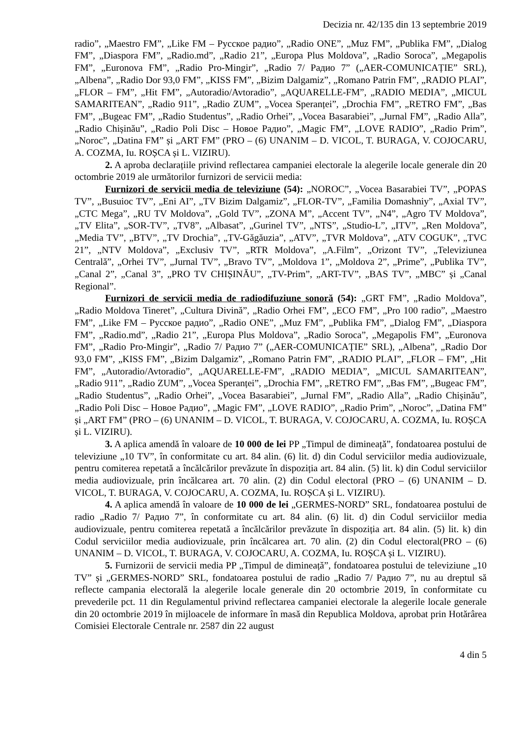Decizia nr. 42/135 din 13 septembrie 2019
radio”, „Maestro FM”, „Like FM – Русское радио”, „Radio ONE”, „Muz FM”, „Publika FM”, „Dialog FM”, „Diaspora FM”, „Radio.md”, „Radio 21”, „Europa Plus Moldova”, „Radio Soroca”, „Megapolis FM”, „Euronova FM”, „Radio Pro-Mingir”, „Radio 7/ Радио 7” („AER-COMUNICAȚIE” SRL), „Albena”, „Radio Dor 93,0 FM”, „KISS FM”, „Bizim Dalgamiz”, „Romano Patrin FM”, „RADIO PLAI”, „FLOR – FM”, „Hit FM”, „Autoradio/Avtoradio”, „AQUARELLE-FM”, „RADIO MEDIA”, „MICUL SAMARITEAN”, „Radio 911”, „Radio ZUM”, „Vocea Speranței”, „Drochia FM”, „RETRO FM”, „Bas FM”, „Bugeac FM”, „Radio Studentus”, „Radio Orhei”, „Vocea Basarabiei”, „Jurnal FM”, „Radio Alla”, „Radio Chișinău”, „Radio Poli Disc – Новое Радио”, „Magic FM”, „LOVE RADIO”, „Radio Prim”, „Noroc”, „Datina FM” și „ART FM” (PRO – (6) UNANIM – D. VICOL, T. BURAGA, V. COJOCARU, A. COZMA, Iu. ROȘCA și L. VIZIRU).
2. A aproba declarațiile privind reflectarea campaniei electorale la alegerile locale generale din 20 octombrie 2019 ale următorilor furnizori de servicii media:
Furnizori de servicii media de televiziune (54): „NOROC”, „Vocea Basarabiei TV”, „POPAS TV”, „Busuioc TV”, „Eni AI”, „TV Bizim Dalgamiz”, „FLOR-TV”, „Familia Domashniy”, „Axial TV”, „CTC Mega”, „RU TV Moldova”, „Gold TV”, „ZONA M”, „Accent TV”, „N4”, „Agro TV Moldova”, „TV Elita”, „SOR-TV”, „TV8”, „Albasat”, „Gurinel TV”, „NTS”, „Studio-L”, „ITV”, „Ren Moldova”, „Media TV”, „BTV”, „TV Drochia”, „TV-Găgăuzia”, „ATV”, „TVR Moldova”, „ATV COGUK”, „TVC 21”, „NTV Moldova”, „Exclusiv TV”, „RTR Moldova”, „A.Film”, „Orizont TV”, „Televiziunea Centrală”, „Orhei TV”, „Jurnal TV”, „Bravo TV”, „Moldova 1”, „Moldova 2”, „Prime”, „Publika TV”, „Canal 2”, „Canal 3”, „PRO TV CHIȘINĂU”, „TV-Prim”, „ART-TV”, „BAS TV”, „MBC” și „Canal Regional”.
Furnizori de servicii media de radiodifuziune sonoră (54): „GRT FM”, „Radio Moldova”, „Radio Moldova Tineret”, „Cultura Divină”, „Radio Orhei FM”, „ECO FM”, „Pro 100 radio”, „Maestro FM”, „Like FM – Русское радио”, „Radio ONE”, „Muz FM”, „Publika FM”, „Dialog FM”, „Diaspora FM”, „Radio.md”, „Radio 21”, „Europa Plus Moldova”, „Radio Soroca”, „Megapolis FM”, „Euronova FM”, „Radio Pro-Mingir”, „Radio 7/ Радио 7” („AER-COMUNICAȚIE” SRL), „Albena”, „Radio Dor 93,0 FM”, „KISS FM”, „Bizim Dalgamiz”, „Romano Patrin FM”, „RADIO PLAI”, „FLOR – FM”, „Hit FM”, „Autoradio/Avtoradio”, „AQUARELLE-FM”, „RADIO MEDIA”, „MICUL SAMARITEAN”, „Radio 911”, „Radio ZUM”, „Vocea Speranței”, „Drochia FM”, „RETRO FM”, „Bas FM”, „Bugeac FM”, „Radio Studentus”, „Radio Orhei”, „Vocea Basarabiei”, „Jurnal FM”, „Radio Alla”, „Radio Chișinău”, „Radio Poli Disc – Новое Радио”, „Magic FM”, „LOVE RADIO”, „Radio Prim”, „Noroc”, „Datina FM” și „ART FM” (PRO – (6) UNANIM – D. VICOL, T. BURAGA, V. COJOCARU, A. COZMA, Iu. ROȘCA și L. VIZIRU).
3. A aplica amendă în valoare de 10 000 de lei PP „Timpul de dimineață”, fondatoarea postului de televiziune „10 TV”, în conformitate cu art. 84 alin. (6) lit. d) din Codul serviciilor media audiovizuale, pentru comiterea repetată a încălcărilor prevăzute în dispoziția art. 84 alin. (5) lit. k) din Codul serviciilor media audiovizuale, prin încălcarea art. 70 alin. (2) din Codul electoral (PRO – (6) UNANIM – D. VICOL, T. BURAGA, V. COJOCARU, A. COZMA, Iu. ROȘCA și L. VIZIRU).
4. A aplica amendă în valoare de 10 000 de lei „GERMES-NORD” SRL, fondatoarea postului de radio „Radio 7/ Радио 7”, în conformitate cu art. 84 alin. (6) lit. d) din Codul serviciilor media audiovizuale, pentru comiterea repetată a încălcărilor prevăzute în dispoziția art. 84 alin. (5) lit. k) din Codul serviciilor media audiovizuale, prin încălcarea art. 70 alin. (2) din Codul electoral(PRO – (6) UNANIM – D. VICOL, T. BURAGA, V. COJOCARU, A. COZMA, Iu. ROȘCA și L. VIZIRU).
5. Furnizorii de servicii media PP „Timpul de dimineață”, fondatoarea postului de televiziune „10 TV” și „GERMES-NORD” SRL, fondatoarea postului de radio „Radio 7/ Радио 7”, nu au dreptul să reflecte campania electorală la alegerile locale generale din 20 octombrie 2019, în conformitate cu prevederile pct. 11 din Regulamentul privind reflectarea campaniei electorale la alegerile locale generale din 20 octombrie 2019 în mijloacele de informare în masă din Republica Moldova, aprobat prin Hotărârea Comisiei Electorale Centrale nr. 2587 din 22 august
4 din 5